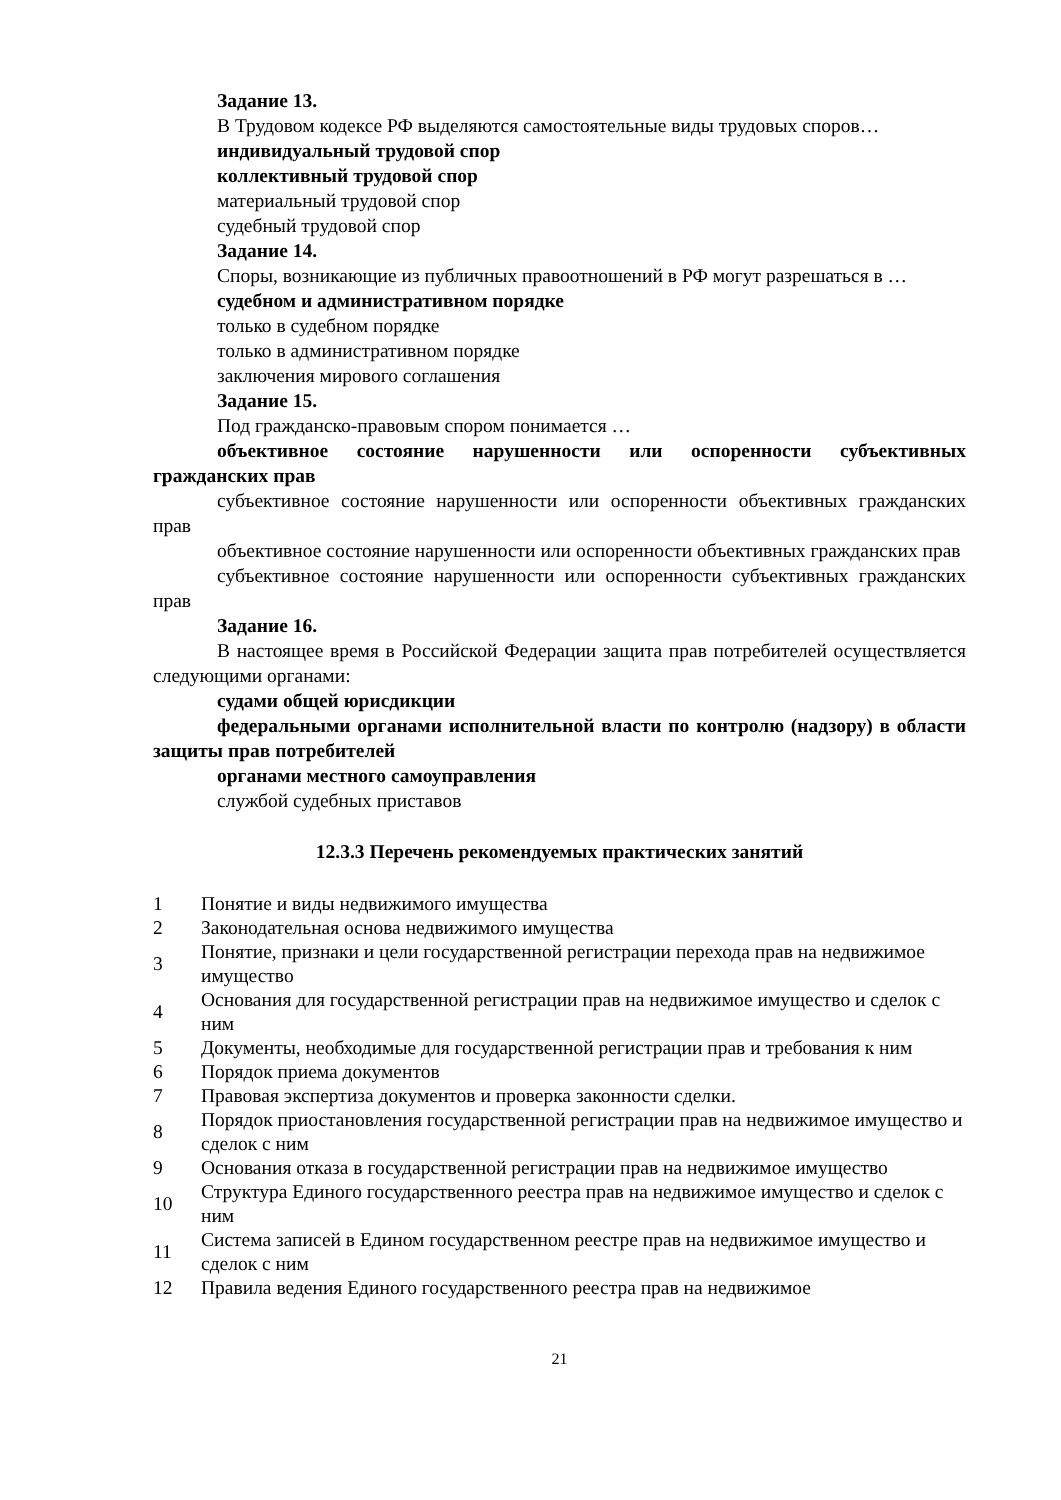Задание 13.
В Трудовом кодексе РФ выделяются самостоятельные виды трудовых споров…
индивидуальный трудовой спор
коллективный трудовой спор
материальный трудовой спор
судебный трудовой спор
Задание 14.
Споры, возникающие из публичных правоотношений в РФ могут разрешаться в …
судебном и административном порядке
только в судебном порядке
только в административном порядке
заключения мирового соглашения
Задание 15.
Под гражданско-правовым спором понимается …
объективное состояние нарушенности или оспоренности субъективных гражданских прав
субъективное состояние нарушенности или оспоренности объективных гражданских прав
объективное состояние нарушенности или оспоренности объективных гражданских прав
субъективное состояние нарушенности или оспоренности субъективных гражданских прав
Задание 16.
В настоящее время в Российской Федерации защита прав потребителей осуществляется следующими органами:
судами общей юрисдикции
федеральными органами исполнительной власти по контролю (надзору) в области защиты прав потребителей
органами местного самоуправления
службой судебных приставов
12.3.3 Перечень рекомендуемых практических занятий
| 1 | Понятие и виды недвижимого имущества |
| 2 | Законодательная основа недвижимого имущества |
| 3 | Понятие, признаки и цели государственной регистрации перехода прав на недвижимое имущество |
| 4 | Основания для государственной регистрации прав на недвижимое имущество и сделок с ним |
| 5 | Документы, необходимые для государственной регистрации прав и требования к ним |
| 6 | Порядок приема документов |
| 7 | Правовая экспертиза документов и проверка законности сделки. |
| 8 | Порядок приостановления государственной регистрации прав на недвижимое имущество и сделок с ним |
| 9 | Основания отказа в государственной регистрации прав на недвижимое имущество |
| 10 | Структура Единого государственного реестра прав на недвижимое имущество и сделок с ним |
| 11 | Система записей в Едином государственном реестре прав на недвижимое имущество и сделок с ним |
| 12 | Правила ведения Единого государственного реестра прав на недвижимое |
21